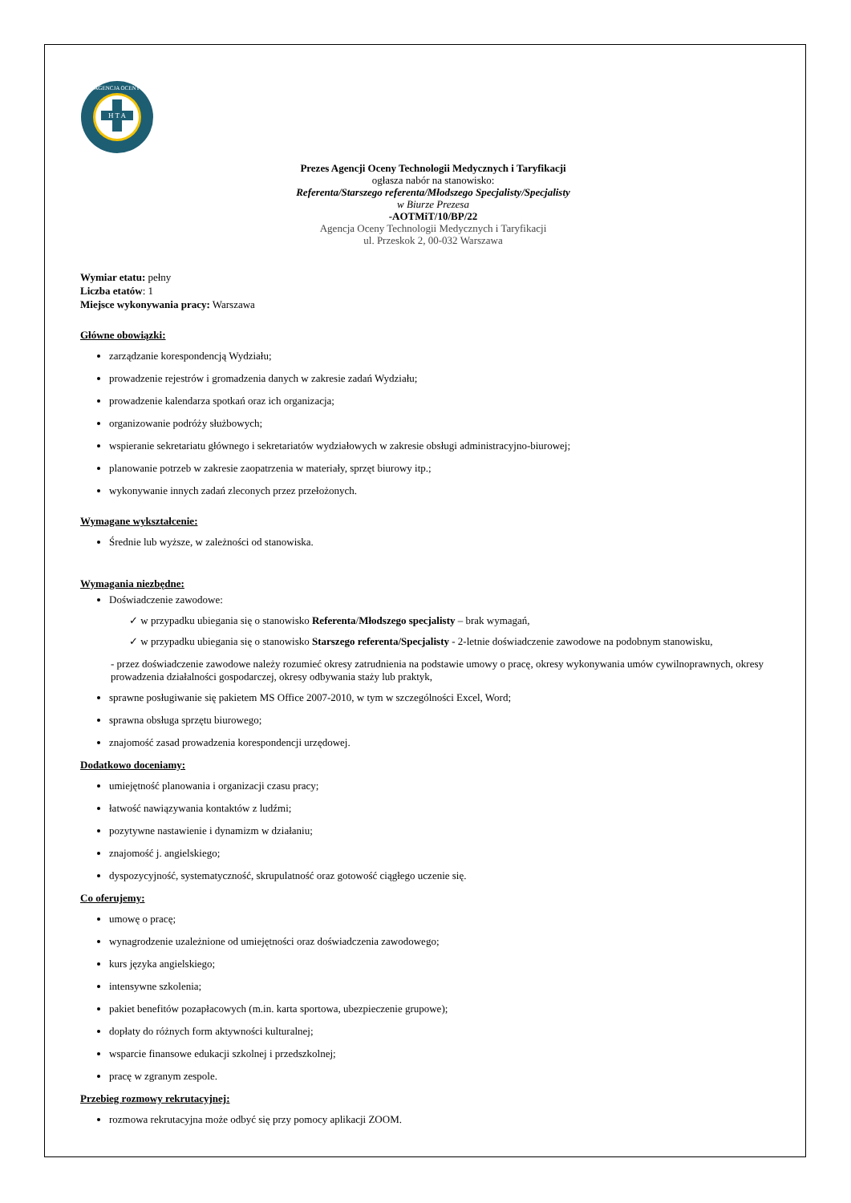AGENCJA OCENY
H T A
Prezes Agencji Oceny Technologii Medycznych i Taryfikacji
ogłasza nabór na stanowisko:
Referenta/Starszego referenta/Młodszego Specjalisty/Specjalisty
w Biurze Prezesa
-AOTMiT/10/BP/22
Agencja Oceny Technologii Medycznych i Taryfikacji
ul. Przeskok 2, 00-032 Warszawa
Wymiar etatu: pełny
Liczba etatów: 1
Miejsce wykonywania pracy: Warszawa
Główne obowiązki:
zarządzanie korespondencją Wydziału;
prowadzenie rejestrów i gromadzenia danych w zakresie zadań Wydziału;
prowadzenie kalendarza spotkań oraz ich organizacja;
organizowanie podróży służbowych;
wspieranie sekretariatu głównego i sekretariatów wydziałowych w zakresie obsługi administracyjno-biurowej;
planowanie potrzeb w zakresie zaopatrzenia w materiały, sprzęt biurowy itp.;
wykonywanie innych zadań zleconych przez przełożonych.
Wymagane wykształcenie:
Średnie lub wyższe, w zależności od stanowiska.
Wymagania niezbędne:
Doświadczenie zawodowe:
✓ w przypadku ubiegania się o stanowisko Referenta/Młodszego specjalisty – brak wymagań,
✓ w przypadku ubiegania się o stanowisko Starszego referenta/Specjalisty - 2-letnie doświadczenie zawodowe na podobnym stanowisku,
- przez doświadczenie zawodowe należy rozumieć okresy zatrudnienia na podstawie umowy o pracę, okresy wykonywania umów cywilnoprawnych, okresy prowadzenia działalności gospodarczej, okresy odbywania staży lub praktyk,
sprawne posługiwanie się pakietem MS Office 2007-2010, w tym w szczególności Excel, Word;
sprawna obsługa sprzętu biurowego;
znajomość zasad prowadzenia korespondencji urzędowej.
Dodatkowo doceniamy:
umiejętność planowania i organizacji czasu pracy;
łatwość nawiązywania kontaktów z ludźmi;
pozytywne nastawienie i dynamizm w działaniu;
znajomość j. angielskiego;
dyspozycyjność, systematyczność, skrupulatność oraz gotowość ciągłego uczenie się.
Co oferujemy:
umowę o pracę;
wynagrodzenie uzależnione od umiejętności oraz doświadczenia zawodowego;
kurs języka angielskiego;
intensywne szkolenia;
pakiet benefitów pozapłacowych (m.in. karta sportowa, ubezpieczenie grupowe);
dopłaty do różnych form aktywności kulturalnej;
wsparcie finansowe edukacji szkolnej i przedszkolnej;
pracę w zgranym zespole.
Przebieg rozmowy rekrutacyjnej:
rozmowa rekrutacyjna może odbyć się przy pomocy aplikacji ZOOM.